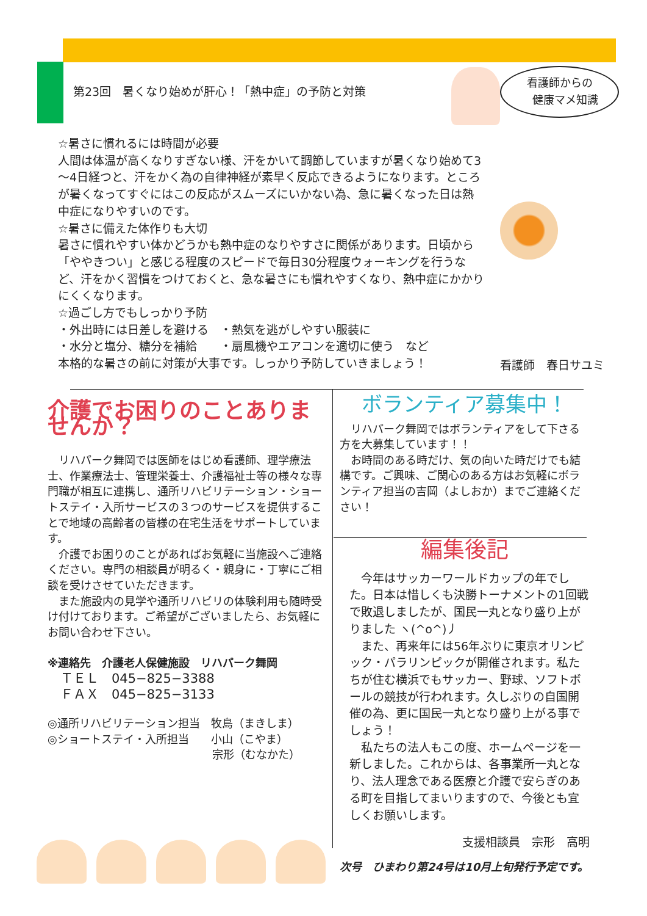第23回　暑くなり始めが肝心！「熱中症」の予防と対策
看護師からの
　健康マメ知識
☆暑さに慣れるには時間が必要
人間は体温が高くなりすぎない様、汗をかいて調節していますが暑くなり始めて3～4日経つと、汗をかく為の自律神経が素早く反応できるようになります。ところが暑くなってすぐにはこの反応がスムーズにいかない為、急に暑くなった日は熱中症になりやすいのです。
☆暑さに備えた体作りも大切
暑さに慣れやすい体かどうかも熱中症のなりやすさに関係があります。日頃から「ややきつい」と感じる程度のスピードで毎日30分程度ウォーキングを行うなど、汗をかく習慣をつけておくと、急な暑さにも慣れやすくなり、熱中症にかかりにくくなります。
☆過ごし方でもしっかり予防
・外出時には日差しを避ける　・熱気を逃がしやすい服装に
・水分と塩分、糖分を補給　　・扇風機やエアコンを適切に使う　など
本格的な暑さの前に対策が大事です。しっかり予防していきましょう！
看護師　春日サユミ
介護でお困りのことありませんか？
　リハパーク舞岡では医師をはじめ看護師、理学療法士、作業療法士、管理栄養士、介護福祉士等の様々な専門職が相互に連携し、通所リハビリテーション・ショートステイ・入所サービスの３つのサービスを提供することで地域の高齢者の皆様の在宅生活をサポートしています。
　介護でお困りのことがあればお気軽に当施設へご連絡ください。専門の相談員が明るく・親身に・丁寧にご相談を受けさせていただきます。
　また施設内の見学や通所リハビリの体験利用も随時受け付けております。ご希望がございましたら、お気軽にお問い合わせ下さい。
※連絡先　介護老人保健施設　リハパーク舞岡
　ＴＥＬ　045−825−3388
　ＦＡＸ　045−825−3133
◎通所リハビリテーション担当　牧島（まきしま）
◎ショートステイ・入所担当　　小山（こやま）
　　　　　　　　　　　　　　　宗形（むなかた）
ボランティア募集中！
　リハパーク舞岡ではボランティアをして下さる方を大募集しています！！
　お時間のある時だけ、気の向いた時だけでも結構です。ご興味、ご関心のある方はお気軽にボランティア担当の吉岡（よしおか）までご連絡ください！
編集後記
　今年はサッカーワールドカップの年でした。日本は惜しくも決勝トーナメントの1回戦で敗退しましたが、国民一丸となり盛り上がりました ヽ(^o^)丿
　また、再来年には56年ぶりに東京オリンピック・パラリンピックが開催されます。私たちが住む横浜でもサッカー、野球、ソフトボールの競技が行われます。久しぶりの自国開催の為、更に国民一丸となり盛り上がる事でしょう！
　私たちの法人もこの度、ホームページを一新しました。これからは、各事業所一丸となり、法人理念である医療と介護で安らぎのある町を目指してまいりますので、今後とも宜しくお願いします。
支援相談員　宗形　高明
次号　ひまわり第24号は10月上旬発行予定です。